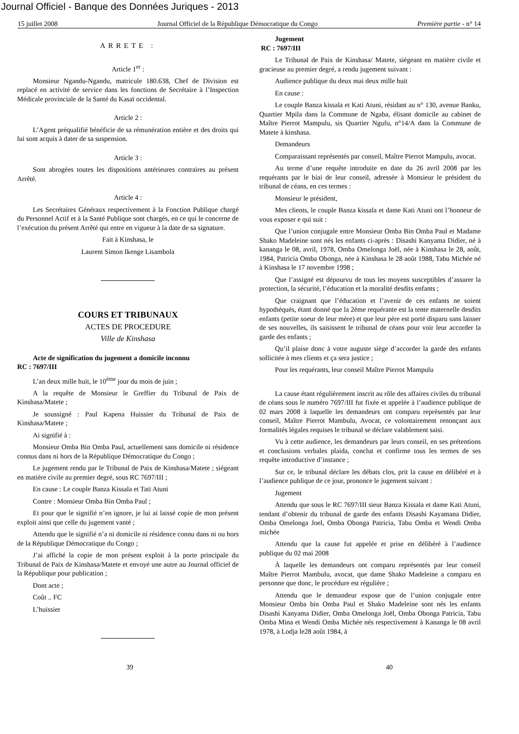Journal Officiel - Banque des Données Juriques - 2013
15 juillet 2008 Journal Officiel de la République Démocratique du Congo Première partie - n° 14
ARRETE :
Article 1<sup>er</sup> :
Monsieur Ngandu-Ngandu, matricule 180.638, Chef de Division est replacé en activité de service dans les fonctions de Secrétaire à l’Inspection Médicale provinciale de la Santé du Kasaï occidental.
Article 2 :
L’Agent préqualifié bénéficie de sa rémunération entière et des droits qui lui sont acquis à dater de sa suspension.
Article 3 :
Sont abrogées toutes les dispositions antérieures contraires au présent Arrêté.
Article 4 :
Les Secrétaires Généraux respectivement à la Fonction Publique chargé du Personnel Actif et à la Santé Publique sont chargés, en ce qui le concerne de l’exécution du présent Arrêté qui entre en vigueur à la date de sa signature.
Fait à Kinshasa, le
Laurent Simon Ikenge Lisambola
COURS ET TRIBUNAUX
ACTES DE PROCEDURE
Ville de Kinshasa
Acte de signification du jugement a domicile inconnu
RC : 7697/III
L’an deux mille huit, le 10<sup>ème</sup> jour du mois de juin ;
A la requête de Monsieur le Greffier du Tribunal de Paix de Kinshasa/Matete ;
Je soussigné : Paul Kapena Huissier du Tribunal de Paix de Kinshasa/Matete ;
Ai signifié à :
Monsieur Omba Bin Omba Paul, actuellement sans domicile ni résidence connus dans ni hors de la République Démocratique du Congo ;
Le jugement rendu par le Tribunal de Paix de Kinshasa/Matete ; siégeant en matière civile au premier degré, sous RC 7697/III ;
En cause : Le couple Banza Kissala et Tati Atuni
Contre : Monsieur Omba Bin Omba Paul ;
Et pour que le signifié n’en ignore, je lui ai laissé copie de mon présent exploit ainsi que celle du jugement vanté ;
Attendu que le signifié n’a ni domicile ni résidence connu dans ni ou hors de la République Démocratique du Congo ;
J’ai affiché la copie de mon présent exploit à la porte principale du Tribunal de Paix de Kinshasa/Matete et envoyé une autre au Journal officiel de la République pour publication ;
Dont acte ;
Coût .. FC
L’huissier
Jugement
RC : 7697/III
Le Tribunal de Paix de Kinshasa/ Matete, siégeant en matière civile et gracieuse au premier degré, a rendu jugement suivant :
Audience publique du deux mai deux mille huit
En cause :
Le couple Banza kissala et Kati Atuni, résidant au n° 130, avenue Banku, Quartier Mpila dans la Commune de Ngaba, élisant domicile au cabinet de Maître Pierrot Mampulu, sis Quartier Ngufu, n°14/A dans la Commune de Matete à kinshasa.
Demandeurs
Comparaissant représentés par conseil, Maître Pierrot Mampulu, avocat.
Au terme d’une requête introduite en date du 26 avril 2008 par les requérants par le biai de leur conseil, adressée à Monsieur le président du tribunal de céans, en ces termes :
Monsieur le président,
Mes clients, le couple Banza kissala et dame Kati Atuni ont l’honneur de vous exposer e qui suit :
Que l’union conjugale entre Monsieur Omba Bin Omba Paul et Madame Shako Madeleine sont nés les enfants ci-après : Disashi Kanyama Didier, né à kananga le 08, avril, 1978, Omba Omelonga Joël, née à Kinshasa le 28, août, 1984, Patricia Omba Obonga, née à Kinshasa le 28 août 1988, Tabu Michée né à Kinshasa le 17 novembre 1998 ;
Que l’assigné est dépourvu de tous les moyens susceptibles d’assurer la protection, la sécurité, l’éducation et la moralité desdits enfants ;
Que craignant que l’éducation et l’avenir de ces enfants ne soient hypothéqués, étant donné que la 2ème requérante est la tente maternelle desdits enfants (petite soeur de leur mère) et que leur père est porté disparu sans laisser de ses nouvelles, ils saisissent le tribunal de céans pour voir leur accorder la garde des enfants ;
Qu’il plaise donc à votre auguste siège d’accorder la garde des enfants sollicitée à mes clients et ça sera justice ;
Pour les requérants, leur conseil Maître Pierrot Mampulu
La cause étant régulièrement inscrit au rôle des affaires civiles du tribunal de céans sous le numéro 7697/III fut fixée et appelée à l’audience publique de 02 mars 2008 à laquelle les demandeurs ont comparu représentés par leur conseil, Maître Pierrot Mambulu, Avocat, ce volontairement renonçant aux formalités légales requises le tribunal se déclare valablement saisi.
Vu à cette audience, les demandeurs par leurs conseil, en ses prétentions et conclusions verbales plaida, conclut et confirme tous les termes de ses requête introductive d’instance ;
Sur ce, le tribunal déclare les débats clos, prit la cause en délibéré et à l’audience publique de ce jour, prononce le jugement suivant :
Jugement
Attendu que sous le RC 7697/III sieur Banza Kissala et dame Kati Atuni, tendant d’obtenir du tribunal de garde des enfants Disashi Kayamana Didier, Omba Omelonga Joel, Omba Obonga Patricia, Tabu Omba et Wendi Omba michée
Attendu que la cause fut appelée et prise en délibéré à l’audience publique du 02 mai 2008
À laquelle les demandeurs ont comparu représentés par leur conseil Maître Pierrot Mambulu, avocat, que dame Shako Madeleine a comparu en personne que donc, le procédure est régulière ;
Attendu que le demandeur expose que de l’union conjugale entre Monsieur Omba bin Omba Paul et Shako Madeleine sont nés les enfants Disashi Kanyama Didier, Omba Omelonga Joël, Omba Obonga Patricia, Tabu Omba Mina et Wendi Omba Michée nés respectivement à Kananga le 08 avril 1978, à Lodja le28 août 1984, à
39 40